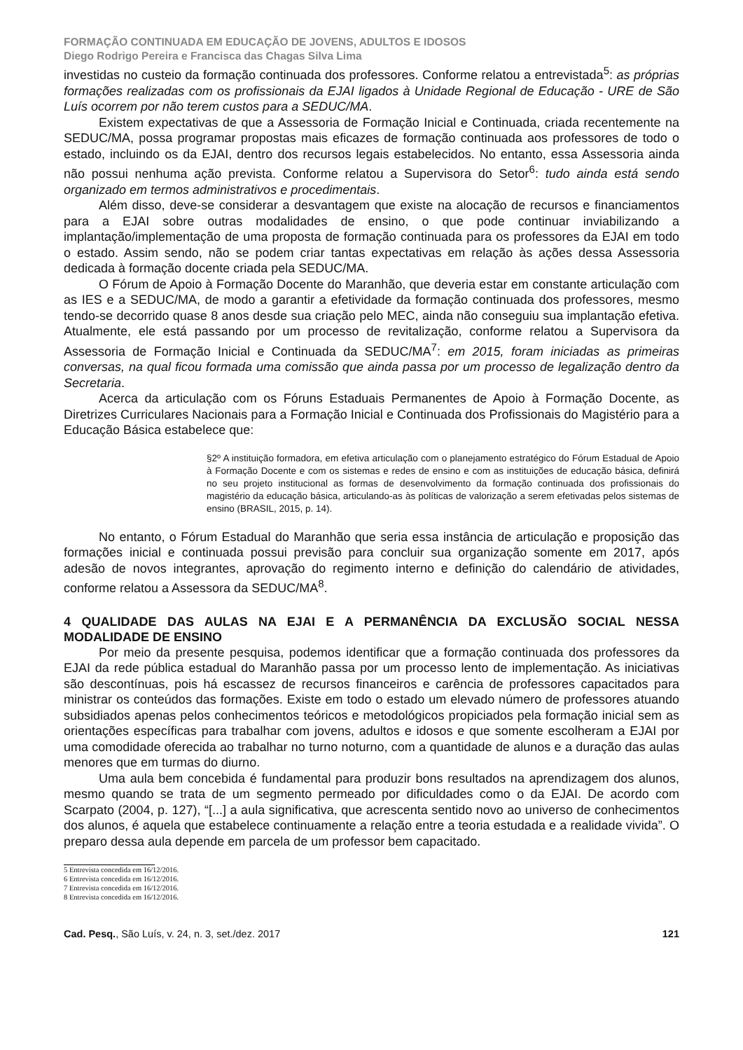FORMAÇÃO CONTINUADA EM EDUCAÇÃO DE JOVENS, ADULTOS E IDOSOS
Diego Rodrigo Pereira e Francisca das Chagas Silva Lima
investidas no custeio da formação continuada dos professores. Conforme relatou a entrevistada<sup>5</sup>: as próprias formações realizadas com os profissionais da EJAI ligados à Unidade Regional de Educação - URE de São Luís ocorrem por não terem custos para a SEDUC/MA.
Existem expectativas de que a Assessoria de Formação Inicial e Continuada, criada recentemente na SEDUC/MA, possa programar propostas mais eficazes de formação continuada aos professores de todo o estado, incluindo os da EJAI, dentro dos recursos legais estabelecidos. No entanto, essa Assessoria ainda não possui nenhuma ação prevista. Conforme relatou a Supervisora do Setor<sup>6</sup>: tudo ainda está sendo organizado em termos administrativos e procedimentais.
Além disso, deve-se considerar a desvantagem que existe na alocação de recursos e financiamentos para a EJAI sobre outras modalidades de ensino, o que pode continuar inviabilizando a implantação/implementação de uma proposta de formação continuada para os professores da EJAI em todo o estado. Assim sendo, não se podem criar tantas expectativas em relação às ações dessa Assessoria dedicada à formação docente criada pela SEDUC/MA.
O Fórum de Apoio à Formação Docente do Maranhão, que deveria estar em constante articulação com as IES e a SEDUC/MA, de modo a garantir a efetividade da formação continuada dos professores, mesmo tendo-se decorrido quase 8 anos desde sua criação pelo MEC, ainda não conseguiu sua implantação efetiva. Atualmente, ele está passando por um processo de revitalização, conforme relatou a Supervisora da Assessoria de Formação Inicial e Continuada da SEDUC/MA<sup>7</sup>: em 2015, foram iniciadas as primeiras conversas, na qual ficou formada uma comissão que ainda passa por um processo de legalização dentro da Secretaria.
Acerca da articulação com os Fóruns Estaduais Permanentes de Apoio à Formação Docente, as Diretrizes Curriculares Nacionais para a Formação Inicial e Continuada dos Profissionais do Magistério para a Educação Básica estabelece que:
§2º A instituição formadora, em efetiva articulação com o planejamento estratégico do Fórum Estadual de Apoio à Formação Docente e com os sistemas e redes de ensino e com as instituições de educação básica, definirá no seu projeto institucional as formas de desenvolvimento da formação continuada dos profissionais do magistério da educação básica, articulando-as às políticas de valorização a serem efetivadas pelos sistemas de ensino (BRASIL, 2015, p. 14).
No entanto, o Fórum Estadual do Maranhão que seria essa instância de articulação e proposição das formações inicial e continuada possui previsão para concluir sua organização somente em 2017, após adesão de novos integrantes, aprovação do regimento interno e definição do calendário de atividades, conforme relatou a Assessora da SEDUC/MA<sup>8</sup>.
4 QUALIDADE DAS AULAS NA EJAI E A PERMANÊNCIA DA EXCLUSÃO SOCIAL NESSA MODALIDADE DE ENSINO
Por meio da presente pesquisa, podemos identificar que a formação continuada dos professores da EJAI da rede pública estadual do Maranhão passa por um processo lento de implementação. As iniciativas são descontínuas, pois há escassez de recursos financeiros e carência de professores capacitados para ministrar os conteúdos das formações. Existe em todo o estado um elevado número de professores atuando subsidiados apenas pelos conhecimentos teóricos e metodológicos propiciados pela formação inicial sem as orientações específicas para trabalhar com jovens, adultos e idosos e que somente escolheram a EJAI por uma comodidade oferecida ao trabalhar no turno noturno, com a quantidade de alunos e a duração das aulas menores que em turmas do diurno.
Uma aula bem concebida é fundamental para produzir bons resultados na aprendizagem dos alunos, mesmo quando se trata de um segmento permeado por dificuldades como o da EJAI. De acordo com Scarpato (2004, p. 127), “[...] a aula significativa, que acrescenta sentido novo ao universo de conhecimentos dos alunos, é aquela que estabelece continuamente a relação entre a teoria estudada e a realidade vivida”. O preparo dessa aula depende em parcela de um professor bem capacitado.
5 Entrevista concedida em 16/12/2016.
6 Entrevista concedida em 16/12/2016.
7 Entrevista concedida em 16/12/2016.
8 Entrevista concedida em 16/12/2016.
Cad. Pesq., São Luís, v. 24, n. 3, set./dez. 2017 121